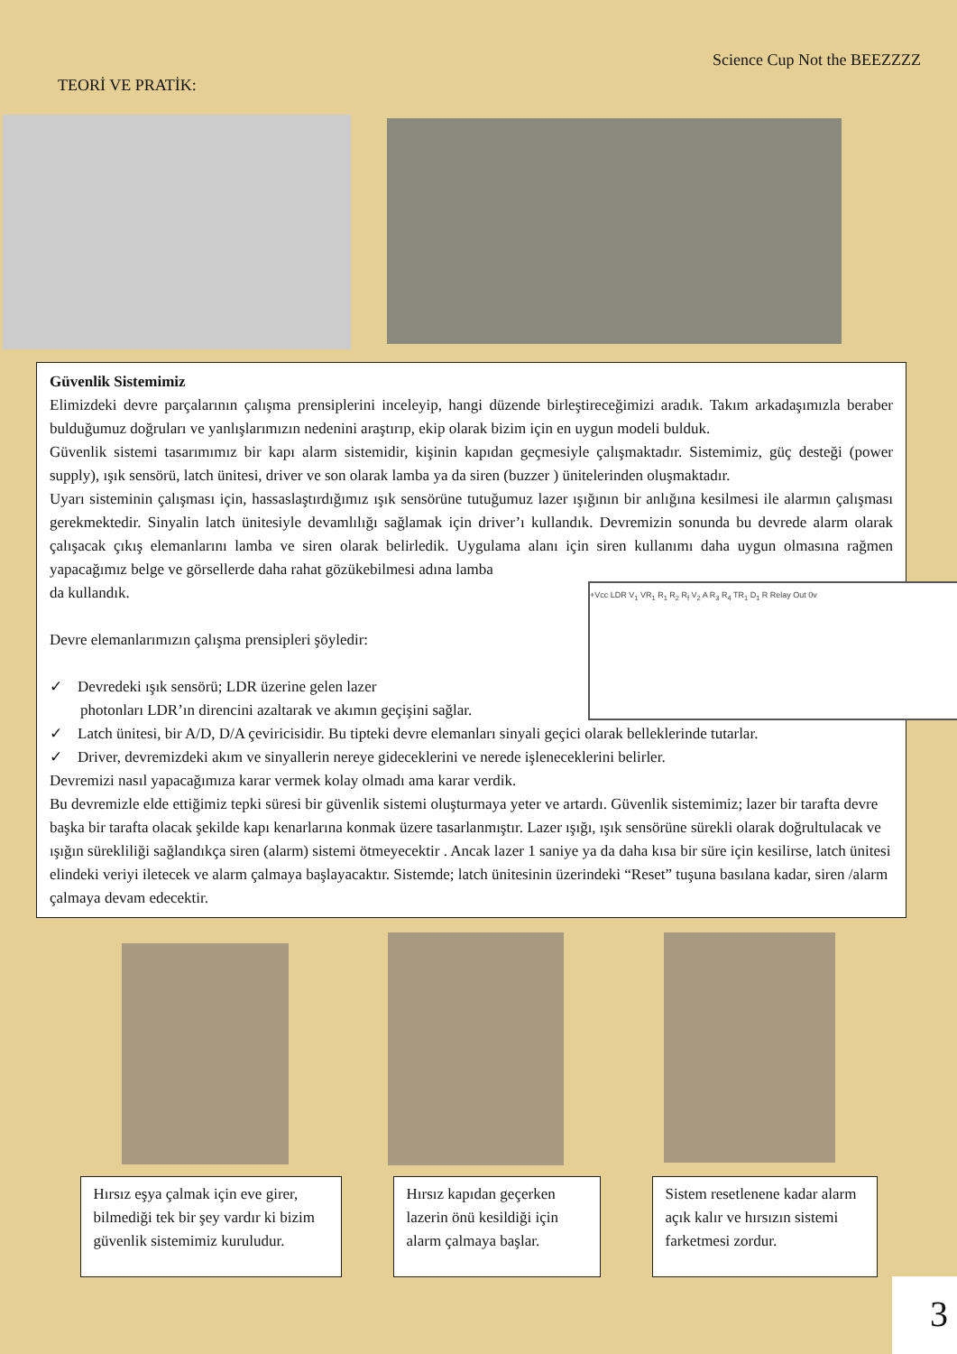TEORİ VE PRATİK:
Science Cup Not the BEEZZZZ
Güvenlik Sistemimiz
Elimizdeki devre parçalarının çalışma prensiplerini inceleyip, hangi düzende birleştireceğimizi aradık. Takım arkadaşımızla beraber bulduğumuz doğruları ve yanlışlarımızın nedenini araştırıp, ekip olarak bizim için en uygun modeli bulduk.
Güvenlik sistemi tasarımımız bir kapı alarm sistemidir, kişinin kapıdan geçmesiyle çalışmaktadır. Sistemimiz, güç desteği (power supply), ışık sensörü, latch ünitesi, driver ve son olarak lamba ya da siren (buzzer ) ünitelerinden oluşmaktadır.
Uyarı sisteminin çalışması için, hassaslaştırdığımız ışık sensörüne tutuğumuz lazer ışığının bir anlığına kesilmesi ile alarmın çalışması gerekmektedir. Sinyalin latch ünitesiyle devamlılığı sağlamak için driver’ı kullandık. Devremizin sonunda bu devrede alarm olarak çalışacak çıkış elemanlarını lamba ve siren olarak belirledik. Uygulama alanı için siren kullanımı daha uygun olmasına rağmen yapacağımız belge ve görsellerde daha rahat gözükebilmesi adına lamba
+Vcc LDR V<sub>1</sub> VR<sub>1</sub> R<sub>1</sub> R<sub>2</sub> R<sub>f</sub> V<sub>2</sub> A R<sub>3</sub> R<sub>4</sub> TR<sub>1</sub> D<sub>1</sub> R Relay Out 0v
da kullandık.
Devre elemanlarımızın çalışma prensipleri şöyledir:
✓ Devredeki ışık sensörü; LDR üzerine gelen lazer
photonları LDR’ın direncini azaltarak ve akımın geçişini sağlar.
✓ Latch ünitesi, bir A/D, D/A çeviricisidir. Bu tipteki devre elemanları sinyali geçici olarak belleklerinde tutarlar.
✓ Driver, devremizdeki akım ve sinyallerin nereye gideceklerini ve nerede işleneceklerini belirler.
Devremizi nasıl yapacağımıza karar vermek kolay olmadı ama karar verdik.
Bu devremizle elde ettiğimiz tepki süresi bir güvenlik sistemi oluşturmaya yeter ve artardı. Güvenlik sistemimiz; lazer bir tarafta devre başka bir tarafta olacak şekilde kapı kenarlarına konmak üzere tasarlanmıştır. Lazer ışığı, ışık sensörüne sürekli olarak doğrultulacak ve ışığın sürekliliği sağlandıkça siren (alarm) sistemi ötmeyecektir . Ancak lazer 1 saniye ya da daha kısa bir süre için kesilirse, latch ünitesi elindeki veriyi iletecek ve alarm çalmaya başlayacaktır. Sistemde; latch ünitesinin üzerindeki “Reset” tuşuna basılana kadar, siren /alarm çalmaya devam edecektir.
Hırsız eşya çalmak için eve girer, bilmediği tek bir şey vardır ki bizim güvenlik sistemimiz kuruludur.
Hırsız kapıdan geçerken lazerin önü kesildiği için alarm çalmaya başlar.
Sistem resetlenene kadar alarm açık kalır ve hırsızın sistemi farketmesi zordur.
3